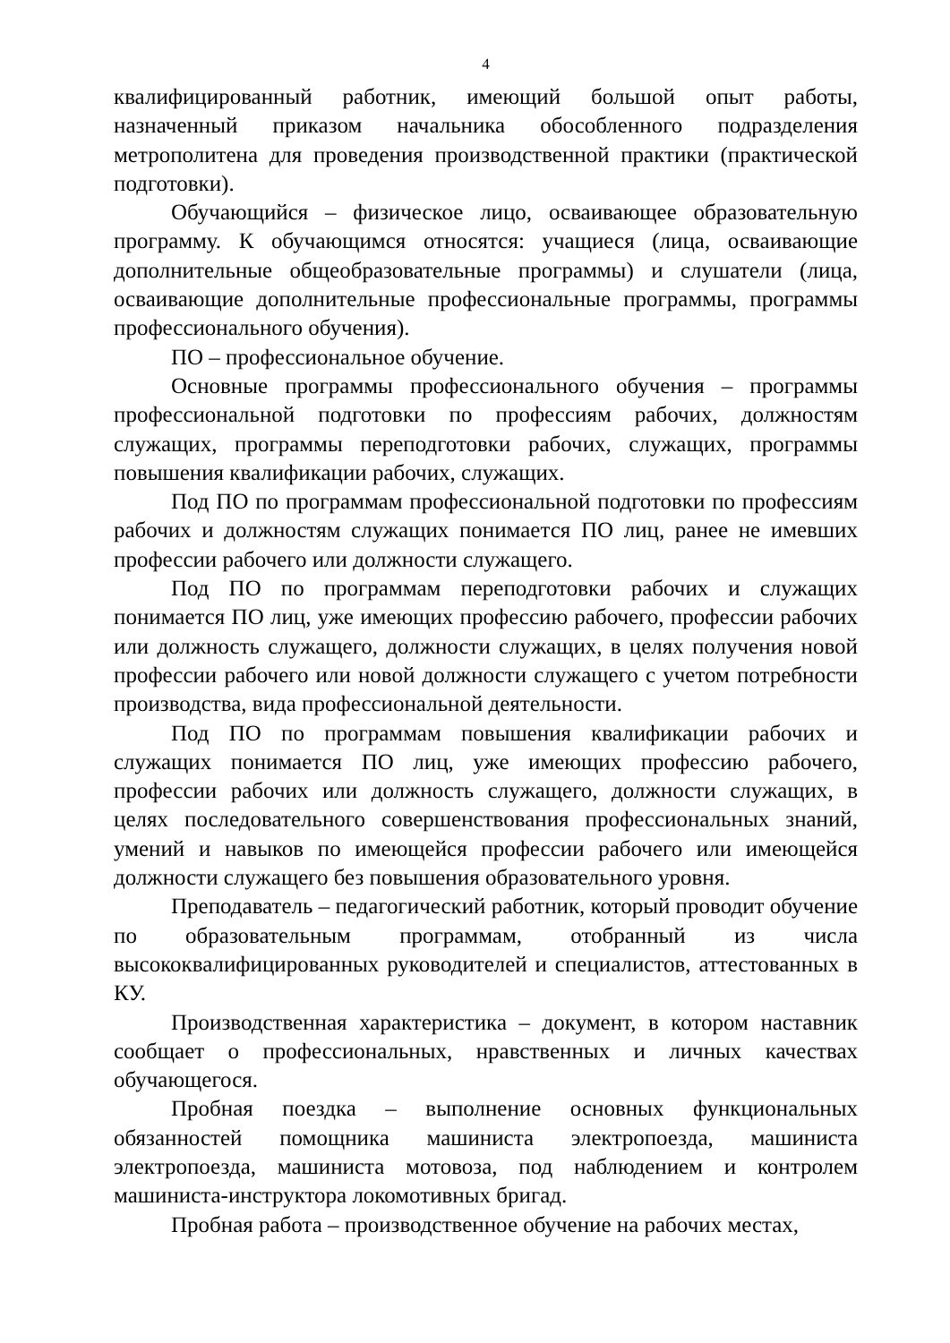4
квалифицированный работник, имеющий большой опыт работы, назначенный приказом начальника обособленного подразделения метрополитена для проведения производственной практики (практической подготовки).
Обучающийся – физическое лицо, осваивающее образовательную программу. К обучающимся относятся: учащиеся (лица, осваивающие дополнительные общеобразовательные программы) и слушатели (лица, осваивающие дополнительные профессиональные программы, программы профессионального обучения).
ПО – профессиональное обучение.
Основные программы профессионального обучения – программы профессиональной подготовки по профессиям рабочих, должностям служащих, программы переподготовки рабочих, служащих, программы повышения квалификации рабочих, служащих.
Под ПО по программам профессиональной подготовки по профессиям рабочих и должностям служащих понимается ПО лиц, ранее не имевших профессии рабочего или должности служащего.
Под ПО по программам переподготовки рабочих и служащих понимается ПО лиц, уже имеющих профессию рабочего, профессии рабочих или должность служащего, должности служащих, в целях получения новой профессии рабочего или новой должности служащего с учетом потребности производства, вида профессиональной деятельности.
Под ПО по программам повышения квалификации рабочих и служащих понимается ПО лиц, уже имеющих профессию рабочего, профессии рабочих или должность служащего, должности служащих, в целях последовательного совершенствования профессиональных знаний, умений и навыков по имеющейся профессии рабочего или имеющейся должности служащего без повышения образовательного уровня.
Преподаватель – педагогический работник, который проводит обучение по образовательным программам, отобранный из числа высококвалифицированных руководителей и специалистов, аттестованных в КУ.
Производственная характеристика – документ, в котором наставник сообщает о профессиональных, нравственных и личных качествах обучающегося.
Пробная поездка – выполнение основных функциональных обязанностей помощника машиниста электропоезда, машиниста электропоезда, машиниста мотовоза, под наблюдением и контролем машиниста-инструктора локомотивных бригад.
Пробная работа – производственное обучение на рабочих местах,